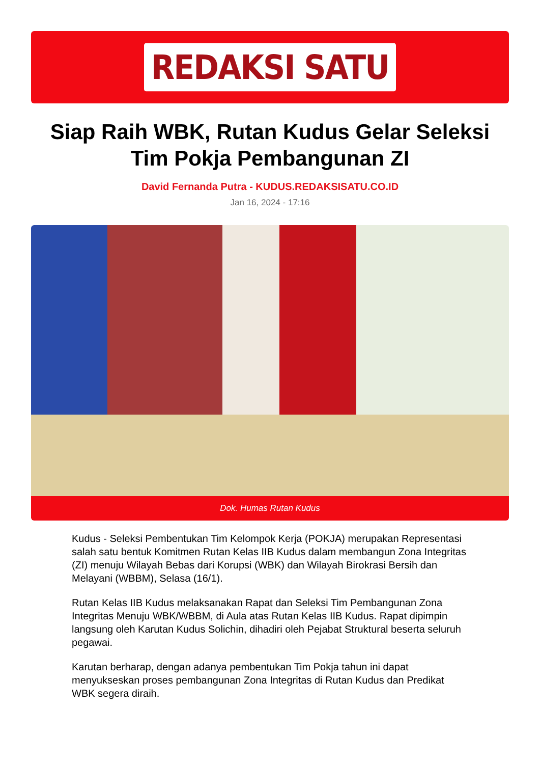REDAKSI SATU
Siap Raih WBK, Rutan Kudus Gelar Seleksi Tim Pokja Pembangunan ZI
David Fernanda Putra - KUDUS.REDAKSISATU.CO.ID
Jan 16, 2024 - 17:16
Dok. Humas Rutan Kudus
Kudus - Seleksi Pembentukan Tim Kelompok Kerja (POKJA) merupakan Representasi salah satu bentuk Komitmen Rutan Kelas IIB Kudus dalam membangun Zona Integritas (ZI) menuju Wilayah Bebas dari Korupsi (WBK) dan Wilayah Birokrasi Bersih dan Melayani (WBBM), Selasa (16/1).
Rutan Kelas IIB Kudus melaksanakan Rapat dan Seleksi Tim Pembangunan Zona Integritas Menuju WBK/WBBM, di Aula atas Rutan Kelas IIB Kudus. Rapat dipimpin langsung oleh Karutan Kudus Solichin, dihadiri oleh Pejabat Struktural beserta seluruh pegawai.
Karutan berharap, dengan adanya pembentukan Tim Pokja tahun ini dapat menyukseskan proses pembangunan Zona Integritas di Rutan Kudus dan Predikat WBK segera diraih.